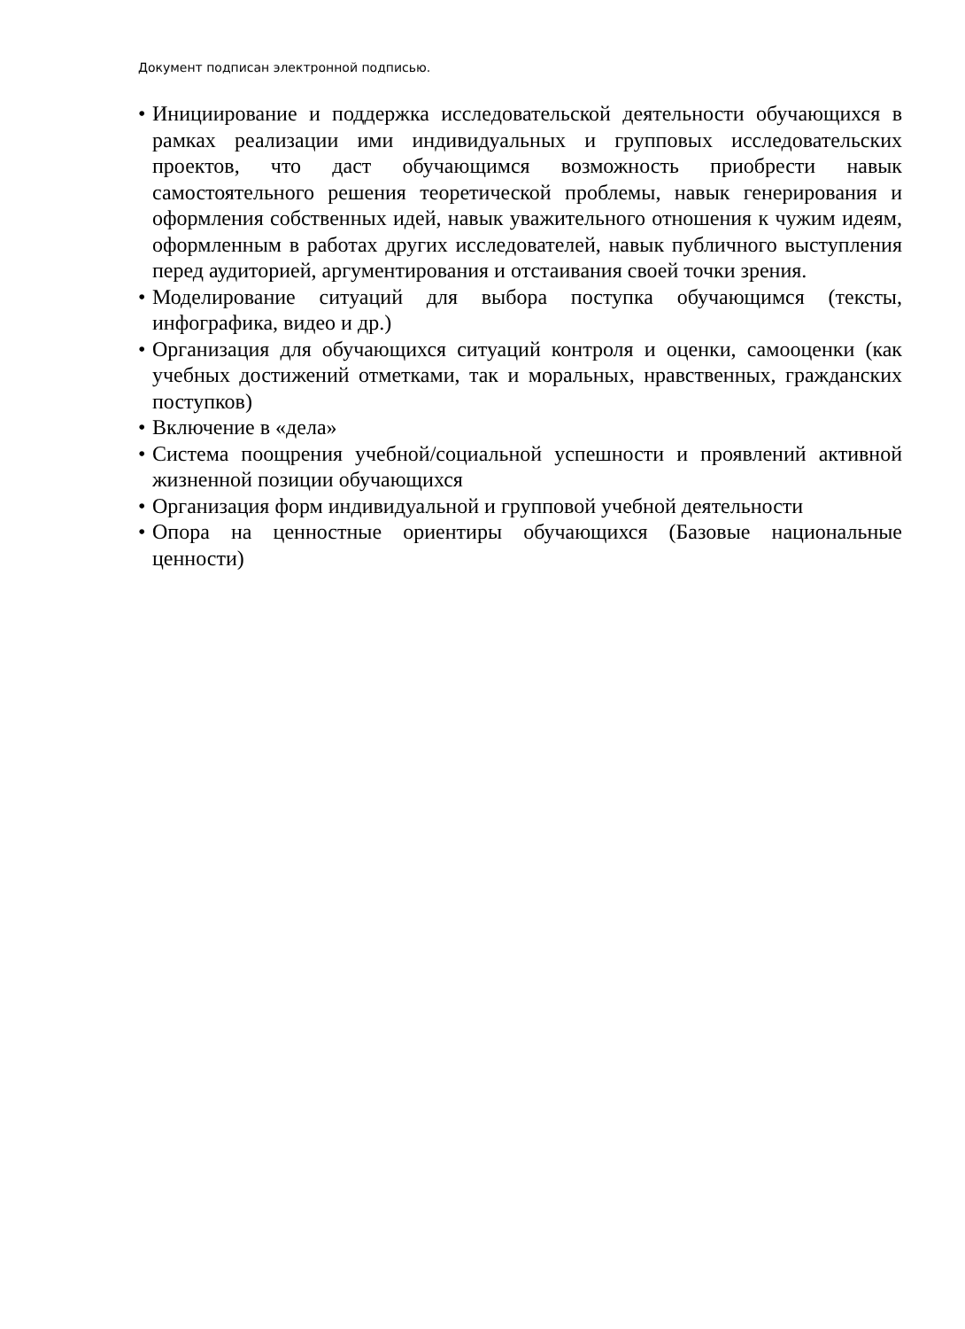Документ подписан электронной подписью.
• Инициирование и поддержка исследовательской деятельности обучающихся в рамках реализации ими индивидуальных и групповых исследовательских проектов, что даст обучающимся возможность приобрести навык самостоятельного решения теоретической проблемы, навык генерирования и оформления собственных идей, навык уважительного отношения к чужим идеям, оформленным в работах других исследователей, навык публичного выступления перед аудиторией, аргументирования и отстаивания своей точки зрения.
• Моделирование ситуаций для выбора поступка обучающимся (тексты, инфографика, видео и др.)
• Организация для обучающихся ситуаций контроля и оценки, самооценки (как учебных достижений отметками, так и моральных, нравственных, гражданских поступков)
• Включение в «дела»
• Система поощрения учебной/социальной успешности и проявлений активной жизненной позиции обучающихся
• Организация форм индивидуальной и групповой учебной деятельности
• Опора на ценностные ориентиры обучающихся (Базовые национальные ценности)